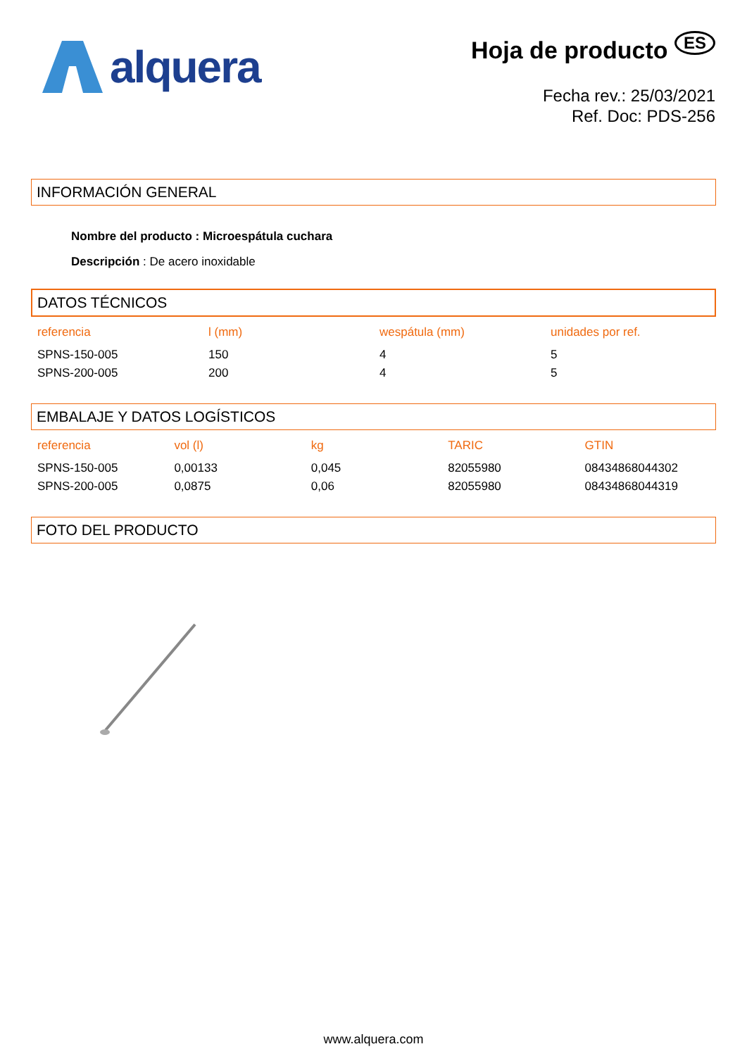alquera
Hoja de producto ES
Fecha rev.: 25/03/2021
Ref. Doc: PDS-256
INFORMACIÓN GENERAL
Nombre del producto : Microespátula cuchara
Descripción : De acero inoxidable
DATOS TÉCNICOS
| referencia | l (mm) | wespátula (mm) | unidades por ref. |
| --- | --- | --- | --- |
| SPNS-150-005 | 150 | 4 | 5 |
| SPNS-200-005 | 200 | 4 | 5 |
EMBALAJE Y DATOS LOGÍSTICOS
| referencia | vol (l) | kg | TARIC | GTIN |
| --- | --- | --- | --- | --- |
| SPNS-150-005 | 0,00133 | 0,045 | 82055980 | 08434868044302 |
| SPNS-200-005 | 0,0875 | 0,06 | 82055980 | 08434868044319 |
FOTO DEL PRODUCTO
www.alquera.com